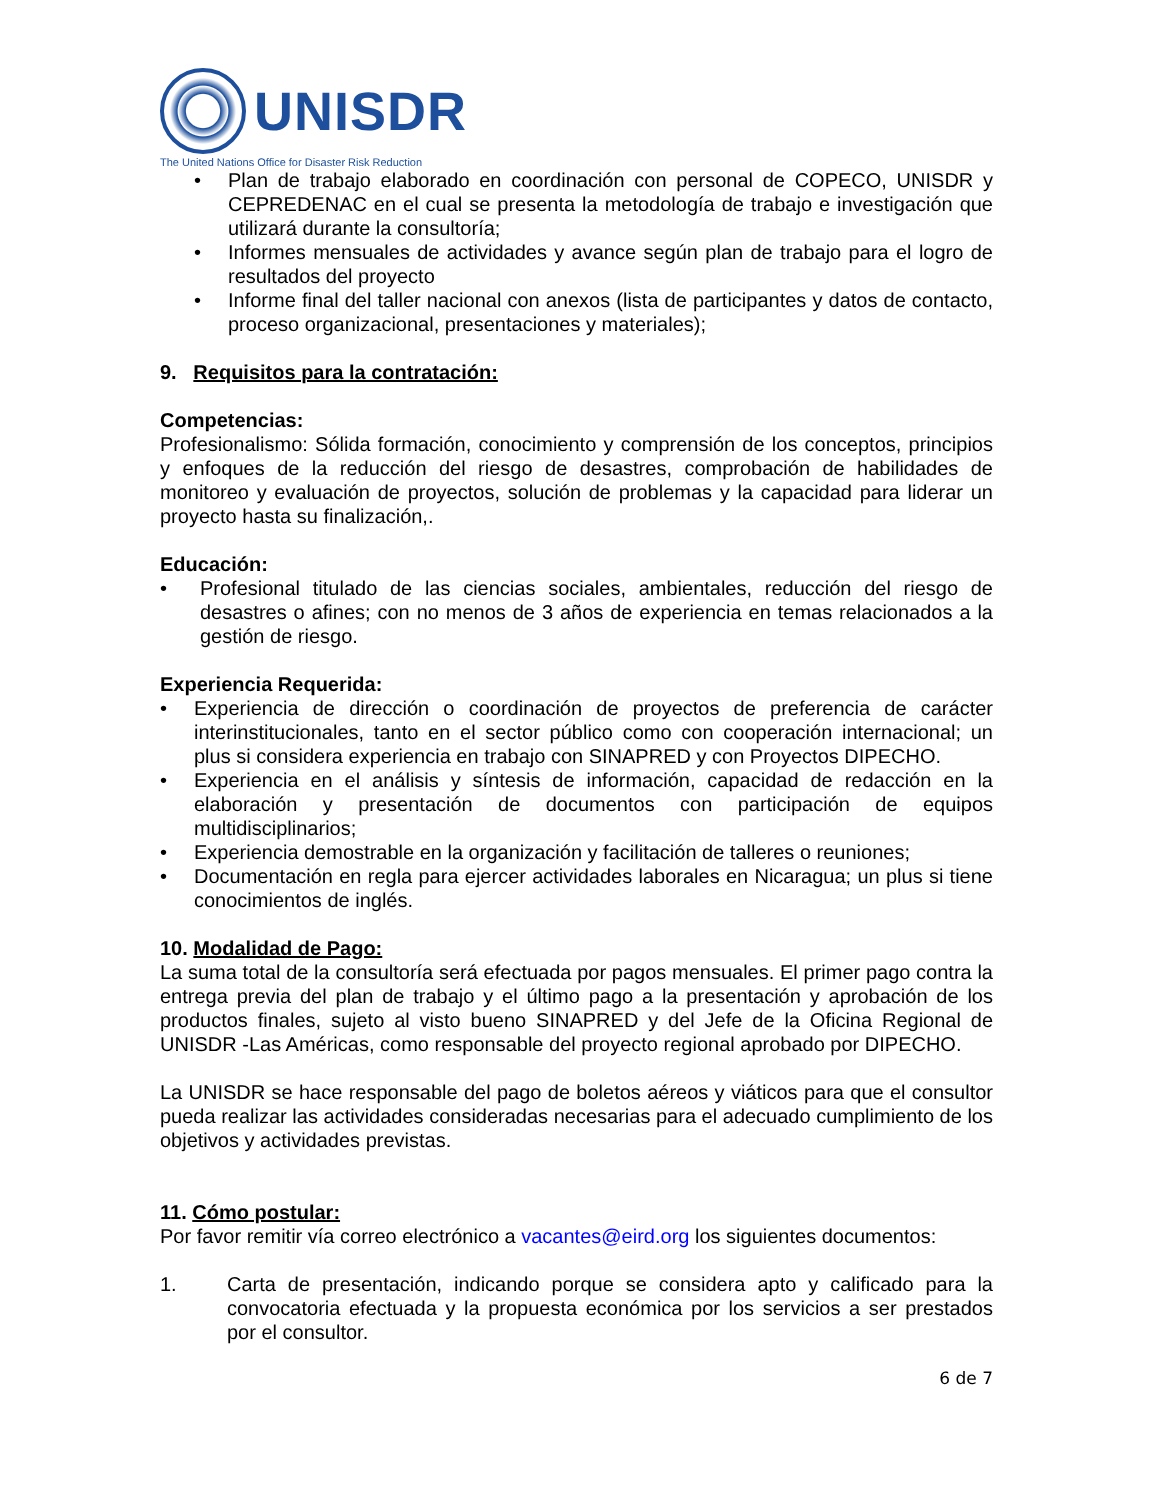UNISDR
The United Nations Office for Disaster Risk Reduction
• Plan de trabajo elaborado en coordinación con personal de COPECO, UNISDR y CEPREDENAC en el cual se presenta la metodología de trabajo e investigación que utilizará durante la consultoría;
• Informes mensuales de actividades y avance según plan de trabajo para el logro de resultados del proyecto
• Informe final del taller nacional con anexos (lista de participantes y datos de contacto, proceso organizacional, presentaciones y materiales);
9. Requisitos para la contratación:
Competencias:
Profesionalismo: Sólida formación, conocimiento y comprensión de los conceptos, principios y enfoques de la reducción del riesgo de desastres, comprobación de habilidades de monitoreo y evaluación de proyectos, solución de problemas y la capacidad para liderar un proyecto hasta su finalización,.
Educación:
• Profesional titulado de las ciencias sociales, ambientales, reducción del riesgo de desastres o afines; con no menos de 3 años de experiencia en temas relacionados a la gestión de riesgo.
Experiencia Requerida:
• Experiencia de dirección o coordinación de proyectos de preferencia de carácter interinstitucionales, tanto en el sector público como con cooperación internacional; un plus si considera experiencia en trabajo con SINAPRED y con Proyectos DIPECHO.
• Experiencia en el análisis y síntesis de información, capacidad de redacción en la elaboración y presentación de documentos con participación de equipos multidisciplinarios;
• Experiencia demostrable en la organización y facilitación de talleres o reuniones;
• Documentación en regla para ejercer actividades laborales en Nicaragua; un plus si tiene conocimientos de inglés.
10. Modalidad de Pago:
La suma total de la consultoría será efectuada por pagos mensuales. El primer pago contra la entrega previa del plan de trabajo y el último pago a la presentación y aprobación de los productos finales, sujeto al visto bueno SINAPRED y del Jefe de la Oficina Regional de UNISDR -Las Américas, como responsable del proyecto regional aprobado por DIPECHO.
La UNISDR se hace responsable del pago de boletos aéreos y viáticos para que el consultor pueda realizar las actividades consideradas necesarias para el adecuado cumplimiento de los objetivos y actividades previstas.
11. Cómo postular:
Por favor remitir vía correo electrónico a vacantes@eird.org los siguientes documentos:
1. Carta de presentación, indicando porque se considera apto y calificado para la convocatoria efectuada y la propuesta económica por los servicios a ser prestados por el consultor.
6 de 7